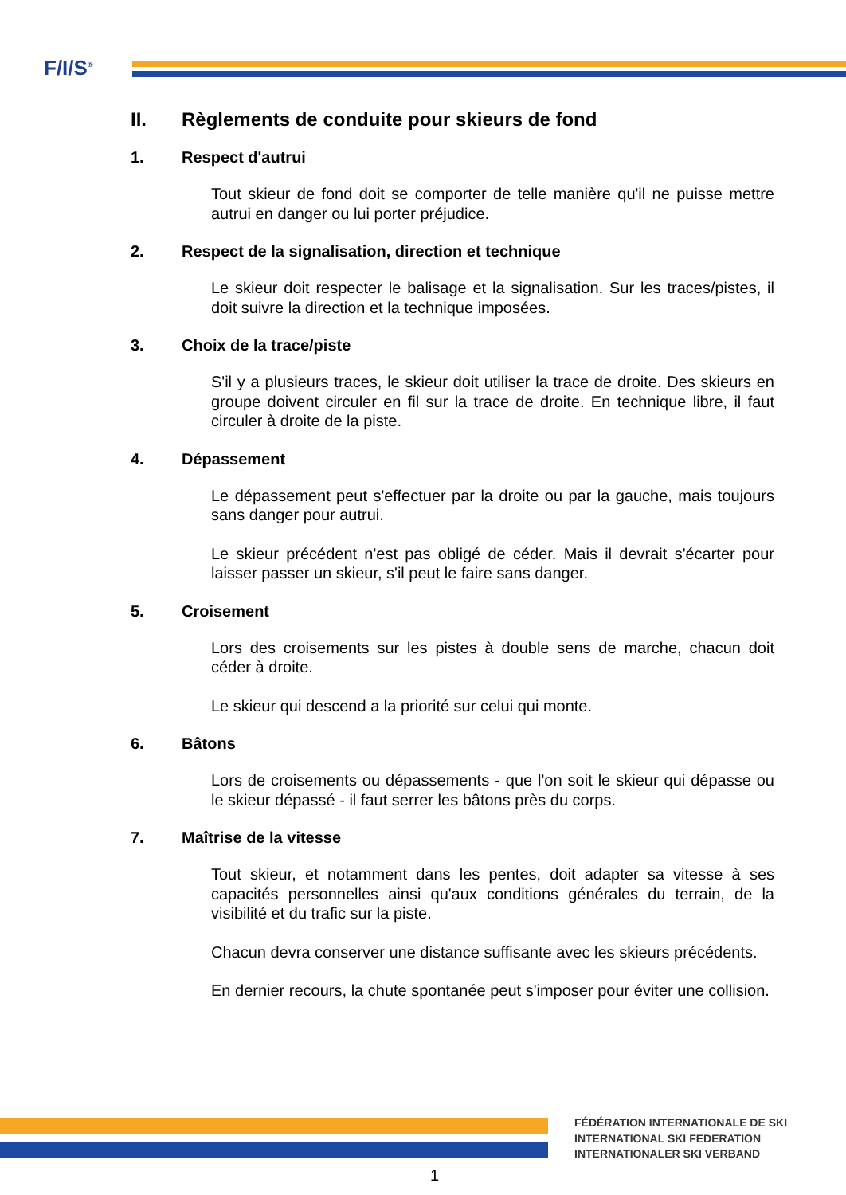F/I/S<sup>®</sup>
II. Règlements de conduite pour skieurs de fond
1. Respect d'autrui
Tout skieur de fond doit se comporter de telle manière qu'il ne puisse mettre autrui en danger ou lui porter préjudice.
2. Respect de la signalisation, direction et technique
Le skieur doit respecter le balisage et la signalisation. Sur les traces/pistes, il doit suivre la direction et la technique imposées.
3. Choix de la trace/piste
S'il y a plusieurs traces, le skieur doit utiliser la trace de droite. Des skieurs en groupe doivent circuler en fil sur la trace de droite. En technique libre, il faut circuler à droite de la piste.
4. Dépassement
Le dépassement peut s'effectuer par la droite ou par la gauche, mais toujours sans danger pour autrui.
Le skieur précédent n'est pas obligé de céder. Mais il devrait s'écarter pour laisser passer un skieur, s'il peut le faire sans danger.
5. Croisement
Lors des croisements sur les pistes à double sens de marche, chacun doit céder à droite.
Le skieur qui descend a la priorité sur celui qui monte.
6. Bâtons
Lors de croisements ou dépassements - que l'on soit le skieur qui dépasse ou le skieur dépassé - il faut serrer les bâtons près du corps.
7. Maîtrise de la vitesse
Tout skieur, et notamment dans les pentes, doit adapter sa vitesse à ses capacités personnelles ainsi qu'aux conditions générales du terrain, de la visibilité et du trafic sur la piste.
Chacun devra conserver une distance suffisante avec les skieurs précédents.
En dernier recours, la chute spontanée peut s'imposer pour éviter une collision.
FÉDÉRATION INTERNATIONALE DE SKI
INTERNATIONAL SKI FEDERATION
INTERNATIONALER SKI VERBAND
1